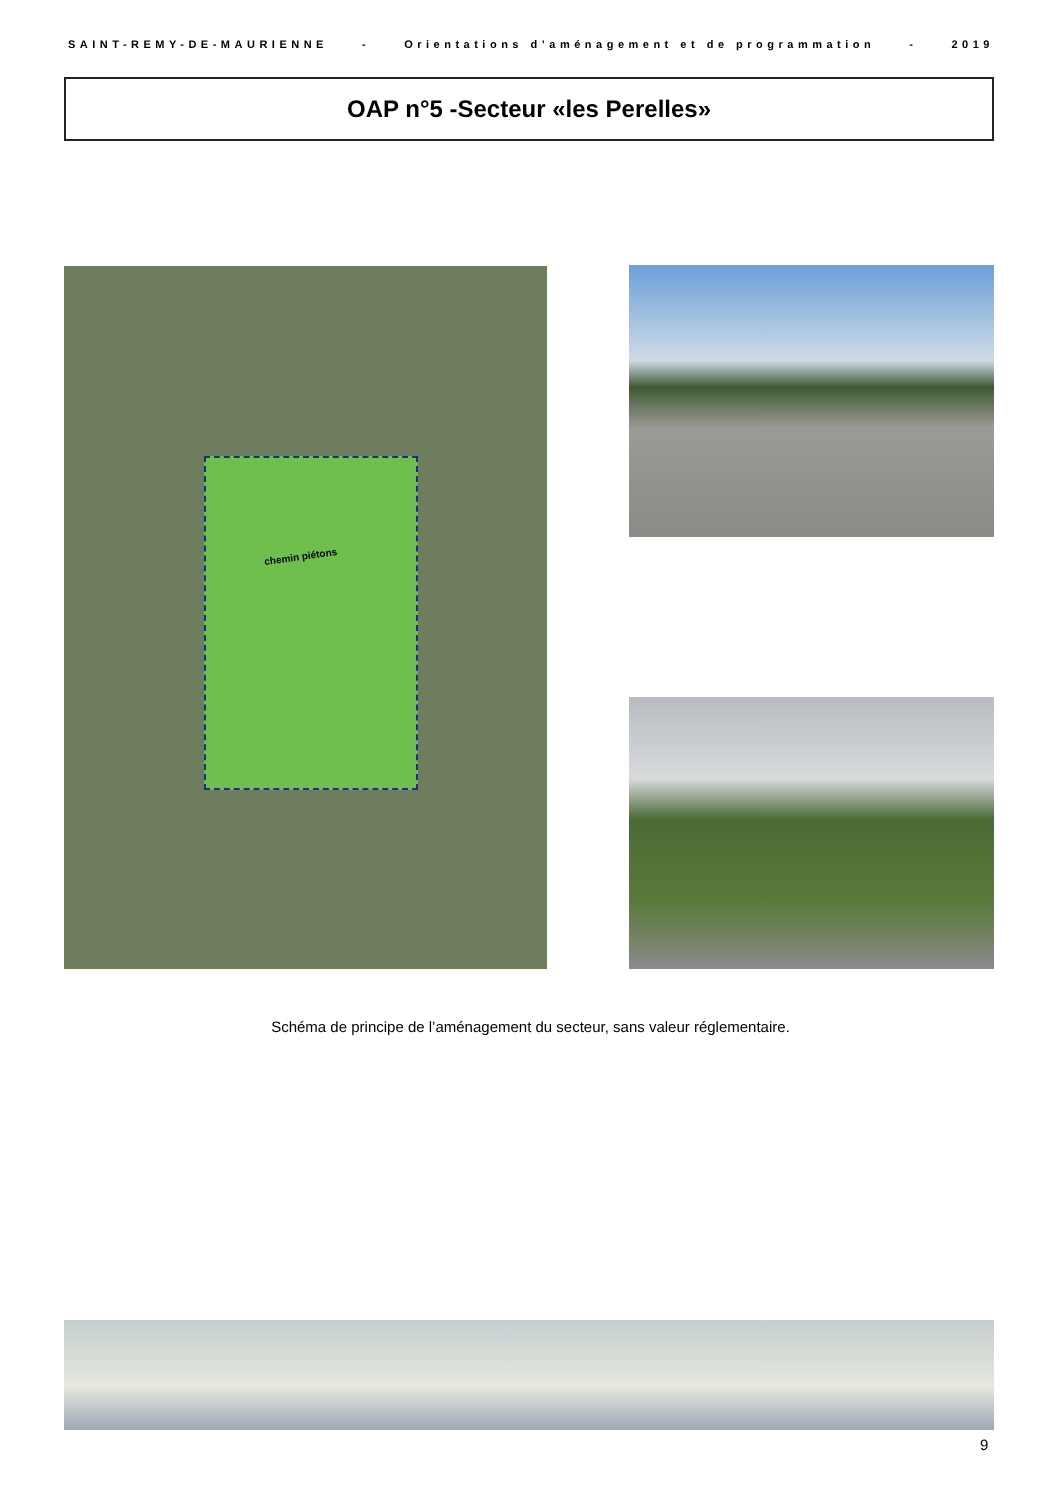SAINT-REMY-DE-MAURIENNE - Orientations d’aménagement et de programmation - 2019
OAP n°5 -Secteur «les Perelles»
chemin piétons
Schéma de principe de l’aménagement du secteur, sans valeur réglementaire.
9